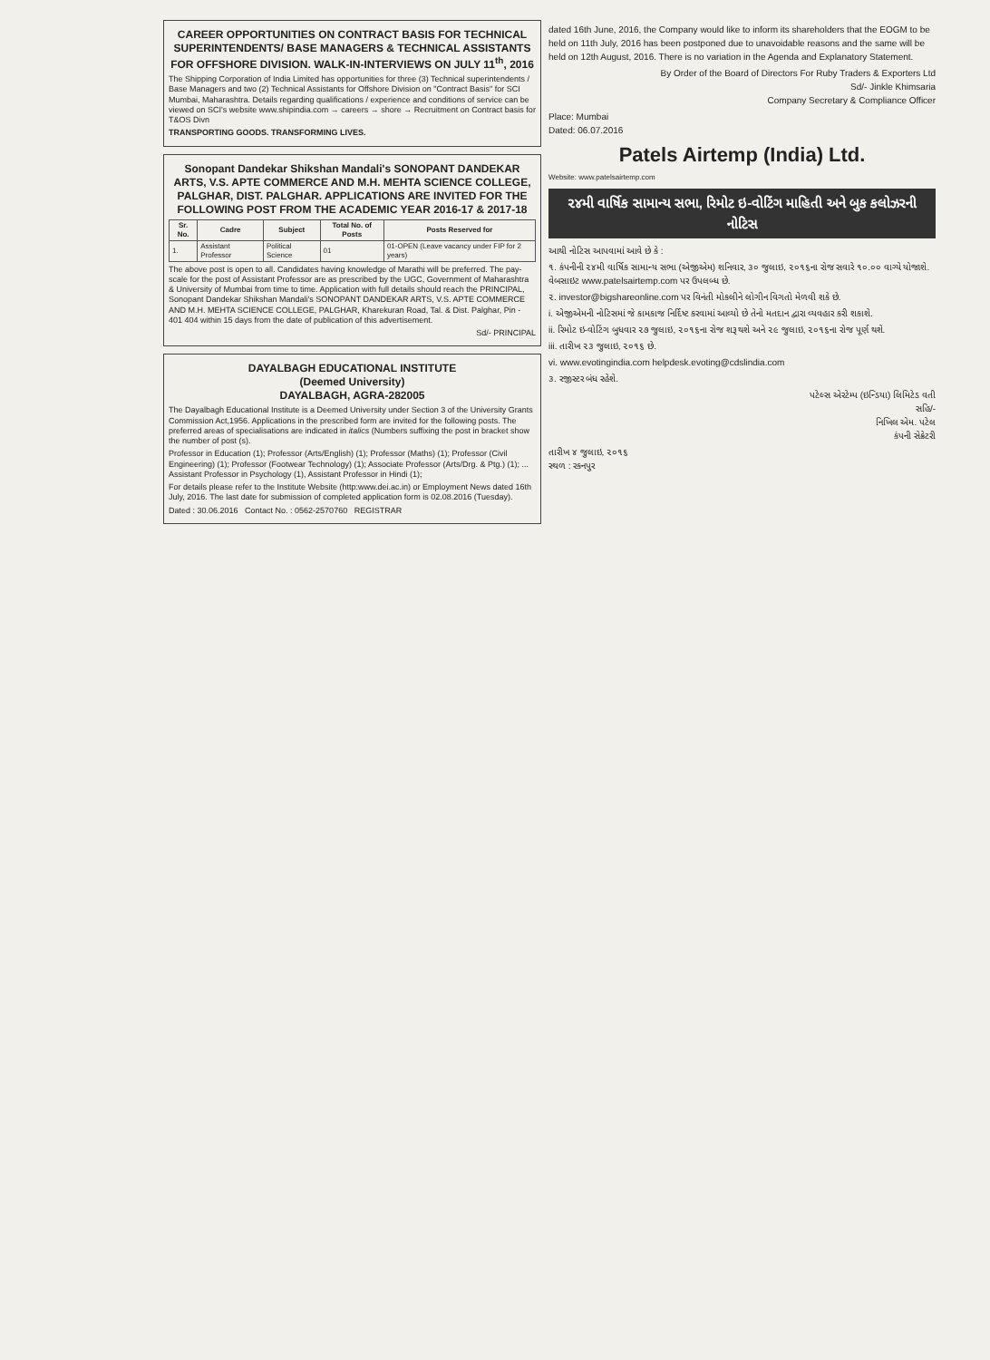CAREER OPPORTUNITIES ON CONTRACT BASIS FOR TECHNICAL SUPERINTENDENTS/ BASE MANAGERS & TECHNICAL ASSISTANTS FOR OFFSHORE DIVISION. WALK-IN-INTERVIEWS ON JULY 11<sup>th</sup>, 2016
The Shipping Corporation of India Limited has opportunities for three (3) Technical superintendents / Base Managers and two (2) Technical Assistants for Offshore Division on "Contract Basis" for SCI Mumbai, Maharashtra. Details regarding qualifications / experience and conditions of service can be viewed on SCI's website www.shipindia.com → careers → shore → Recruitment on Contract basis for T&OS Divn
TRANSPORTING GOODS. TRANSFORMING LIVES.
Sonopant Dandekar Shikshan Mandali's SONOPANT DANDEKAR ARTS, V.S. APTE COMMERCE AND M.H. MEHTA SCIENCE COLLEGE, PALGHAR, DIST. PALGHAR. APPLICATIONS ARE INVITED FOR THE FOLLOWING POST FROM THE ACADEMIC YEAR 2016-17 & 2017-18
| Sr. No. | Cadre | Subject | Total No. of Posts | Posts Reserved for |
| --- | --- | --- | --- | --- |
| 1. | Assistant Professor | Political Science | 01 | 01-OPEN (Leave vacancy under FIP for 2 years) |
The above post is open to all. Candidates having knowledge of Marathi will be preferred. The pay-scale for the post of Assistant Professor are as prescribed by the UGC, Government of Maharashtra & University of Mumbai from time to time. Application with full details should reach the PRINCIPAL, Sonopant Dandekar Shikshan Mandali's SONOPANT DANDEKAR ARTS, V.S. APTE COMMERCE AND M.H. MEHTA SCIENCE COLLEGE, PALGHAR, Kharekuran Road, Tal. & Dist. Palghar, Pin - 401 404 within 15 days from the date of publication of this advertisement.
Sd/- PRINCIPAL
DAYALBAGH EDUCATIONAL INSTITUTE
(Deemed University)
DAYALBAGH, AGRA-282005
The Dayalbagh Educational Institute is a Deemed University under Section 3 of the University Grants Commission Act,1956. Applications in the prescribed form are invited for the following posts. The preferred areas of specialisations are indicated in italics (Numbers suffixing the post in bracket show the number of post (s).
Professor in Education (1); Professor (Arts/English) (1); Professor (Maths) (1); Professor (Civil Engineering) (1); Professor (Footwear Technology) (1); Associate Professor (Arts/Drg. & Ptg.) (1); ... Assistant Professor in Psychology (1), Assistant Professor in Hindi (1);
For details please refer to the Institute Website (http:www.dei.ac.in) or Employment News dated 16th July, 2016. The last date for submission of completed application form is 02.08.2016 (Tuesday).
Dated : 30.06.2016 Contact No. : 0562-2570760 REGISTRAR
dated 16th June, 2016, the Company would like to inform its shareholders that the EOGM to be held on 11th July, 2016 has been postponed due to unavoidable reasons and the same will be held on 12th August, 2016. There is no variation in the Agenda and Explanatory Statement.
By Order of the Board of Directors For Ruby Traders & Exporters Ltd
Sd/- Jinkle Khimsaria
Company Secretary & Compliance Officer
Place: Mumbai
Dated: 06.07.2016
Patels Airtemp (India) Ltd.
Website: www.patelsairtemp.com
૨૪મી વાર્ષિક સામાન્ય સભા, રિમોટ ઇ-વોટિંગ માહિતી અને બુક કલોઝરની નોટિસ
આથી નોટિસ આપવામાં આવે છે કે :
૧. કંપનીની ૨૪મી વાર્ષિક સામાન્ય સભા (એજીએમ) શનિવાર, ૩૦ જુલાઇ, ૨૦૧૬ના રોજ સવારે ૧૦.૦૦ વાગ્યે યોજાશે. વેબસાઇટ www.patelsairtemp.com પર ઉપલબ્ધ છે.
૨. investor@bigshareonline.com પર વિનંતી મોકલીને લોગીન વિગતો મેળવી શકે છે.
i. એજીએમની નોટિસમાં જે કામકાજ નિર્દિષ્ટ કરવામાં આવ્યો છે તેનો મતદાન દ્વારા વ્યવહાર કરી શકાશે.
ii. રિમોટ ઇ-વોટિંગ બુધવાર ૨૭ જુલાઇ, ૨૦૧૬ના રોજ શરૂ થશે અને ૨૯ જુલાઇ, ૨૦૧૬ના રોજ પૂર્ણ થશે.
iii. તારીખ ૨૩ જુલાઇ, ૨૦૧૬ છે.
vi. www.evotingindia.com helpdesk.evoting@cdslindia.com
૩. રજીસ્ટર બંધ રહેશે.
પટેલ્સ એરટેમ્પ (ઇન્ડિયા) લિમિટેડ વતી
સહિ/-
નિખિલ એમ. પટેલ
કંપની સેક્રેટરી
તારીખ ૪ જુલાઇ, ૨૦૧૬
સ્થળ : રકનપુર